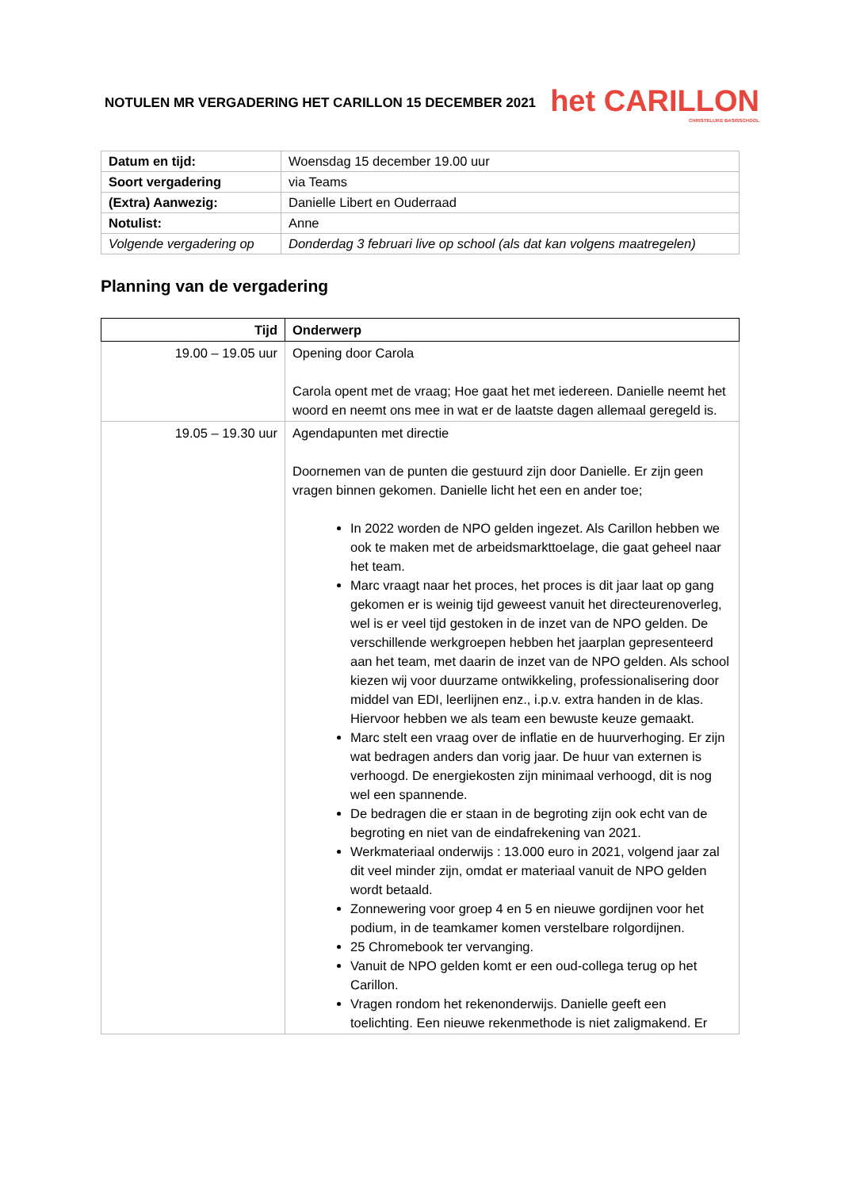NOTULEN MR VERGADERING HET CARILLON 15 DECEMBER 2021
het CARILLON
CHRISTELIJKE BASISSCHOOL
| Datum en tijd: | Woensdag 15 december 19.00 uur |
| Soort vergadering | via Teams |
| (Extra) Aanwezig: | Danielle Libert en Ouderraad |
| Notulist: | Anne |
| Volgende vergadering op | Donderdag 3 februari live op school (als dat kan volgens maatregelen) |
Planning van de vergadering
| Tijd | Onderwerp |
| --- | --- |
| 19.00 – 19.05 uur | Opening door Carola Carola opent met de vraag; Hoe gaat het met iedereen. Danielle neemt het woord en neemt ons mee in wat er de laatste dagen allemaal geregeld is. |
| 19.05 – 19.30 uur | Agendapunten met directie Doornemen van de punten die gestuurd zijn door Danielle. Er zijn geen vragen binnen gekomen. Danielle licht het een en ander toe; In 2022 worden de NPO gelden ingezet. Als Carillon hebben we ook te maken met de arbeidsmarkttoelage, die gaat geheel naar het team. Marc vraagt naar het proces, het proces is dit jaar laat op gang gekomen er is weinig tijd geweest vanuit het directeurenoverleg, wel is er veel tijd gestoken in de inzet van de NPO gelden. De verschillende werkgroepen hebben het jaarplan gepresenteerd aan het team, met daarin de inzet van de NPO gelden. Als school kiezen wij voor duurzame ontwikkeling, professionalisering door middel van EDI, leerlijnen enz., i.p.v. extra handen in de klas. Hiervoor hebben we als team een bewuste keuze gemaakt. Marc stelt een vraag over de inflatie en de huurverhoging. Er zijn wat bedragen anders dan vorig jaar. De huur van externen is verhoogd. De energiekosten zijn minimaal verhoogd, dit is nog wel een spannende. De bedragen die er staan in de begroting zijn ook echt van de begroting en niet van de eindafrekening van 2021. Werkmateriaal onderwijs : 13.000 euro in 2021, volgend jaar zal dit veel minder zijn, omdat er materiaal vanuit de NPO gelden wordt betaald. Zonnewering voor groep 4 en 5 en nieuwe gordijnen voor het podium, in de teamkamer komen verstelbare rolgordijnen. 25 Chromebook ter vervanging. Vanuit de NPO gelden komt er een oud-collega terug op het Carillon. Vragen rondom het rekenonderwijs. Danielle geeft een toelichting. Een nieuwe rekenmethode is niet zaligmakend. Er |